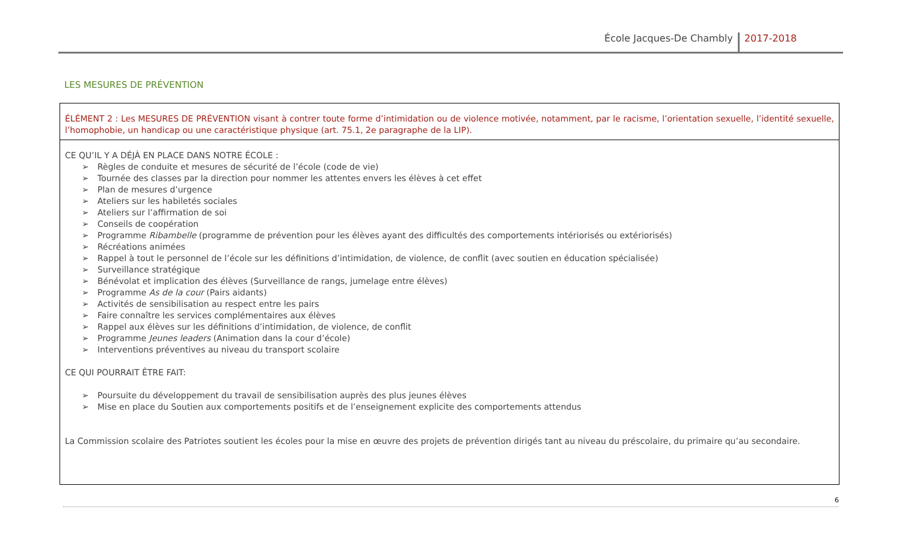École Jacques-De Chambly
2017-2018
LES MESURES DE PRÉVENTION
| ÉLÉMENT 2 : Les MESURES DE PRÉVENTION visant à contrer toute forme d’intimidation ou de violence motivée, notamment, par le racisme, l’orientation sexuelle, l’identité sexuelle, l’homophobie, un handicap ou une caractéristique physique (art. 75.1, 2e paragraphe de la LIP). |
| CE QU’IL Y A DÉJÀ EN PLACE DANS NOTRE ÉCOLE : ➢ Règles de conduite et mesures de sécurité de l’école (code de vie) ➢ Tournée des classes par la direction pour nommer les attentes envers les élèves à cet effet ➢ Plan de mesures d’urgence ➢ Ateliers sur les habiletés sociales ➢ Ateliers sur l’affirmation de soi ➢ Conseils de coopération ➢ Programme Ribambelle (programme de prévention pour les élèves ayant des difficultés des comportements intériorisés ou extériorisés) ➢ Récréations animées ➢ Rappel à tout le personnel de l’école sur les définitions d’intimidation, de violence, de conflit (avec soutien en éducation spécialisée) ➢ Surveillance stratégique ➢ Bénévolat et implication des élèves (Surveillance de rangs, jumelage entre élèves) ➢ Programme As de la cour (Pairs aidants) ➢ Activités de sensibilisation au respect entre les pairs ➢ Faire connaître les services complémentaires aux élèves ➢ Rappel aux élèves sur les définitions d’intimidation, de violence, de conflit ➢ Programme Jeunes leaders (Animation dans la cour d’école) ➢ Interventions préventives au niveau du transport scolaire CE QUI POURRAIT ÊTRE FAIT: ➢ Poursuite du développement du travail de sensibilisation auprès des plus jeunes élèves ➢ Mise en place du Soutien aux comportements positifs et de l’enseignement explicite des comportements attendus La Commission scolaire des Patriotes soutient les écoles pour la mise en œuvre des projets de prévention dirigés tant au niveau du préscolaire, du primaire qu’au secondaire. |
6